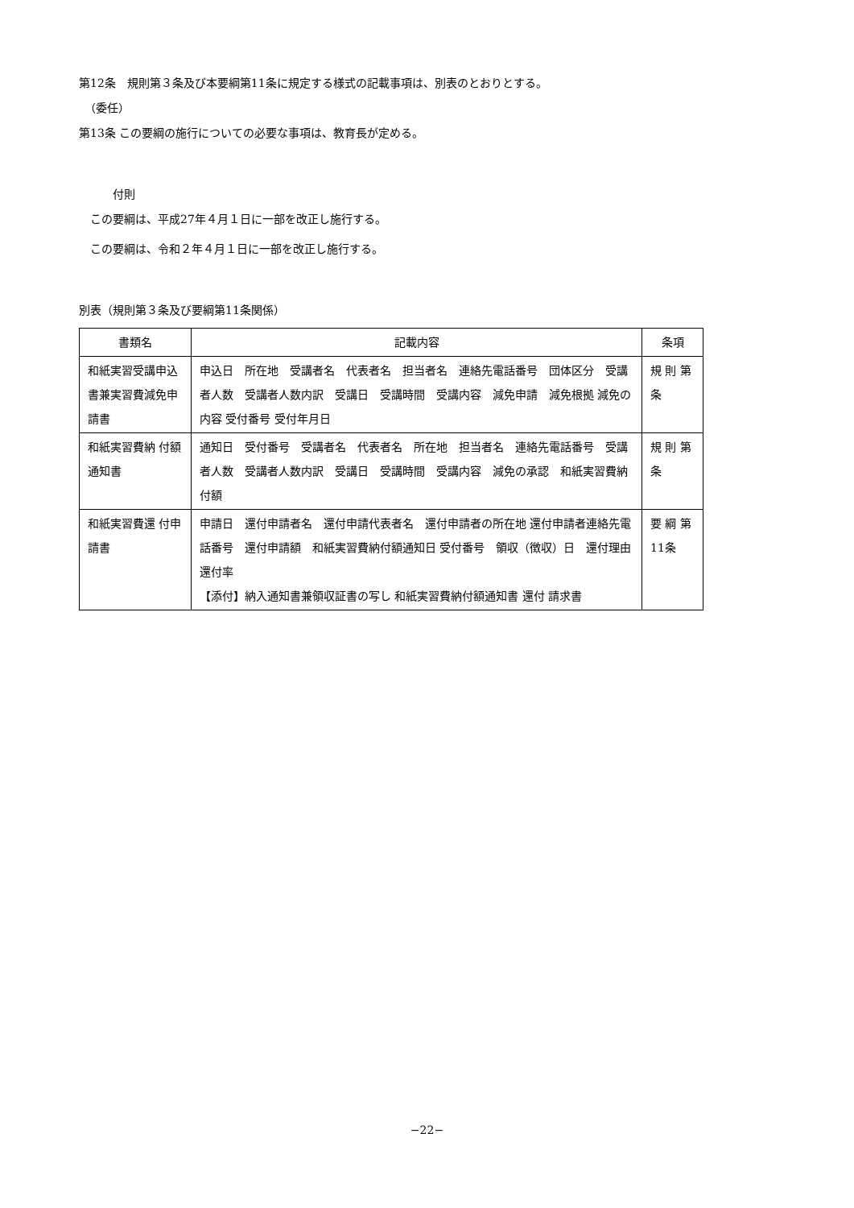第12条　規則第３条及び本要綱第11条に規定する様式の記載事項は、別表のとおりとする。
　（委任）
第13条 この要綱の施行についての必要な事項は、教育長が定める。
　　　付則
　この要綱は、平成27年４月１日に一部を改正し施行する。
　この要綱は、令和２年４月１日に一部を改正し施行する。
別表（規則第３条及び要綱第11条関係）
| 書類名 | 記載内容 | 条項 |
| --- | --- | --- |
| 和紙実習受講申込書兼実習費減免申請書 | 申込日 所在地 受講者名 代表者名 担当者名 連絡先電話番号 団体区分 受講者人数 受講者人数内訳 受講日 受講時間 受講内容 減免申請 減免根拠 減免の内容 受付番号 受付年月日 | 規 則 第 条 |
| 和紙実習費納 付額通知書 | 通知日 受付番号 受講者名 代表者名 所在地 担当者名 連絡先電話番号 受講者人数 受講者人数内訳 受講日 受講時間 受講内容 減免の承認 和紙実習費納付額 | 規 則 第 条 |
| 和紙実習費還 付申請書 | 申請日 還付申請者名 還付申請代表者名 還付申請者の所在地 還付申請者連絡先電話番号 還付申請額 和紙実習費納付額通知日 受付番号 領収（徴収）日 還付理由 還付率 【添付】納入通知書兼領収証書の写し 和紙実習費納付額通知書 還付 請求書 | 要 綱 第 11条 |
−22−